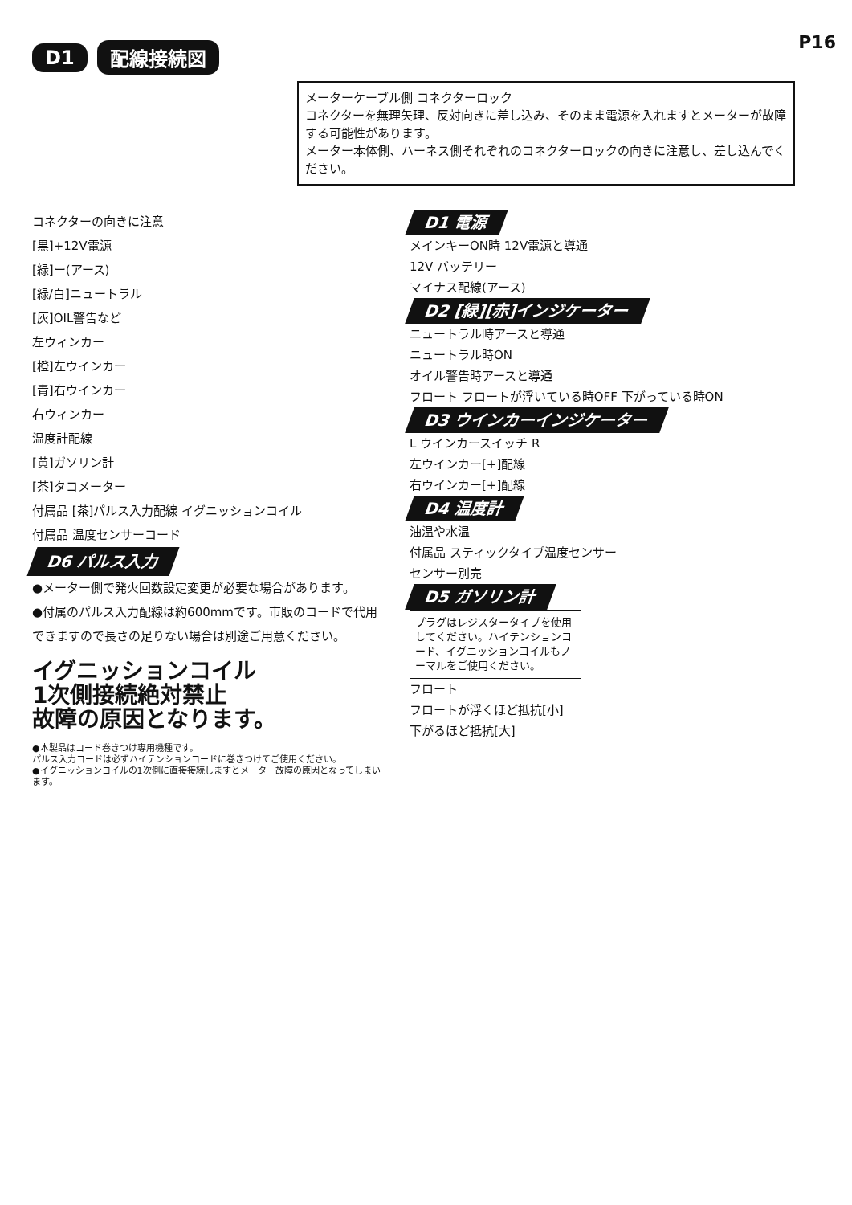P16
D1 配線接続図
メーターケーブル側 コネクターロック
コネクターを無理矢理、反対向きに差し込み、そのまま電源を入れますとメーターが故障する可能性があります。
メーター本体側、ハーネス側それぞれのコネクターロックの向きに注意し、差し込んでください。
コネクターの向きに注意
[黒]+12V電源
[緑]ー(アース)
[緑/白]ニュートラル
[灰]OIL警告など
左ウィンカー
[橙]左ウインカー
[青]右ウインカー
右ウィンカー
温度計配線
[黄]ガソリン計
[茶]タコメーター
付属品 [茶]パルス入力配線 イグニッションコイル
付属品 温度センサーコード
D6 パルス入力
●メーター側で発火回数設定変更が必要な場合があります。
●付属のパルス入力配線は約600mmです。市販のコードで代用できますので長さの足りない場合は別途ご用意ください。
イグニッションコイル
1次側接続絶対禁止
故障の原因となります。
●本製品はコード巻きつけ専用機種です。
パルス入力コードは必ずハイテンションコードに巻きつけてご使用ください。
●イグニッションコイルの1次側に直接接続しますとメーター故障の原因となってしまいます。
D1 電源
メインキーON時 12V電源と導通
12V バッテリー
マイナス配線(アース)
D2 [緑][赤]インジケーター
ニュートラル時アースと導通
ニュートラル時ON
オイル警告時アースと導通
フロート フロートが浮いている時OFF 下がっている時ON
D3 ウインカーインジケーター
L ウインカースイッチ R
左ウインカー[+]配線
右ウインカー[+]配線
D4 温度計
油温や水温
付属品 スティックタイプ温度センサー
センサー別売
D5 ガソリン計
プラグはレジスタータイプを使用してください。ハイテンションコード、イグニッションコイルもノーマルをご使用ください。
フロート
フロートが浮くほど抵抗[小]
下がるほど抵抗[大]